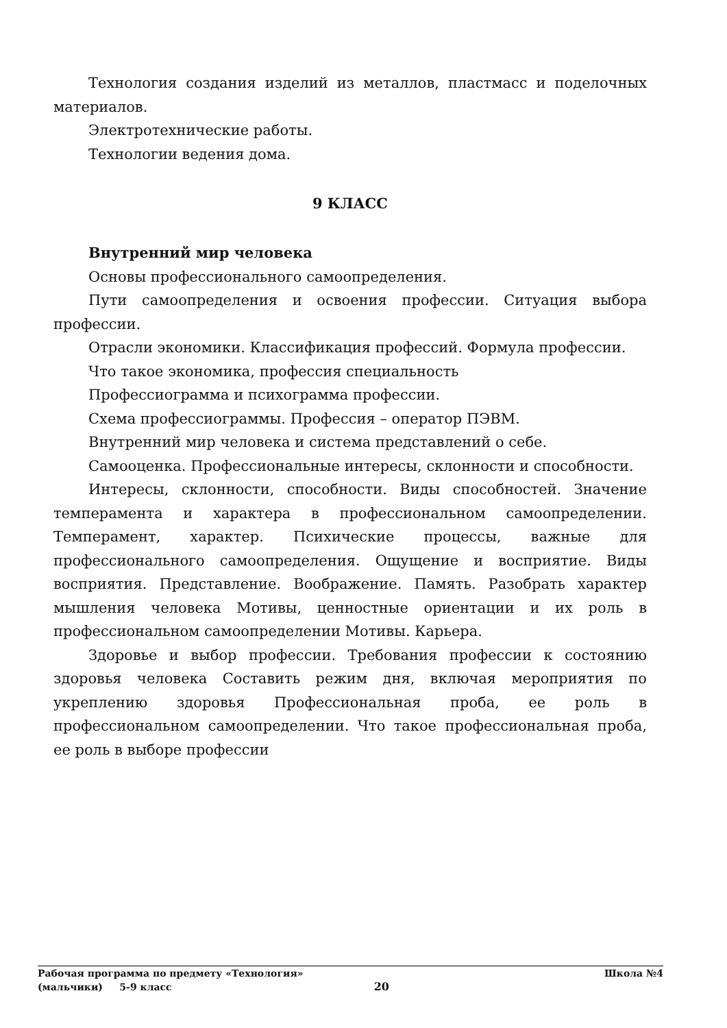Технология создания изделий из металлов, пластмасс и поделочных материалов.
Электротехнические работы.
Технологии ведения дома.
9 КЛАСС
Внутренний мир человека
Основы профессионального самоопределения.
Пути самоопределения и освоения профессии. Ситуация выбора профессии.
Отрасли экономики. Классификация профессий. Формула профессии.
Что такое экономика, профессия специальность
Профессиограмма и психограмма профессии.
Схема профессиограммы. Профессия – оператор ПЭВМ.
Внутренний мир человека и система представлений о себе.
Самооценка. Профессиональные интересы, склонности и способности.
Интересы, склонности, способности. Виды способностей. Значение темперамента и характера в профессиональном самоопределении. Темперамент, характер. Психические процессы, важные для профессионального самоопределения. Ощущение и восприятие. Виды восприятия. Представление. Воображение. Память. Разобрать характер мышления человека Мотивы, ценностные ориентации и их роль в профессиональном самоопределении Мотивы. Карьера.
Здоровье и выбор профессии. Требования профессии к состоянию здоровья человека Составить режим дня, включая мероприятия по укреплению здоровья Профессиональная проба, ее роль в профессиональном самоопределении. Что такое профессиональная проба, ее роль в выборе профессии
Рабочая программа по предмету «Технология» Школа №4
(мальчики) 5-9 класс 20